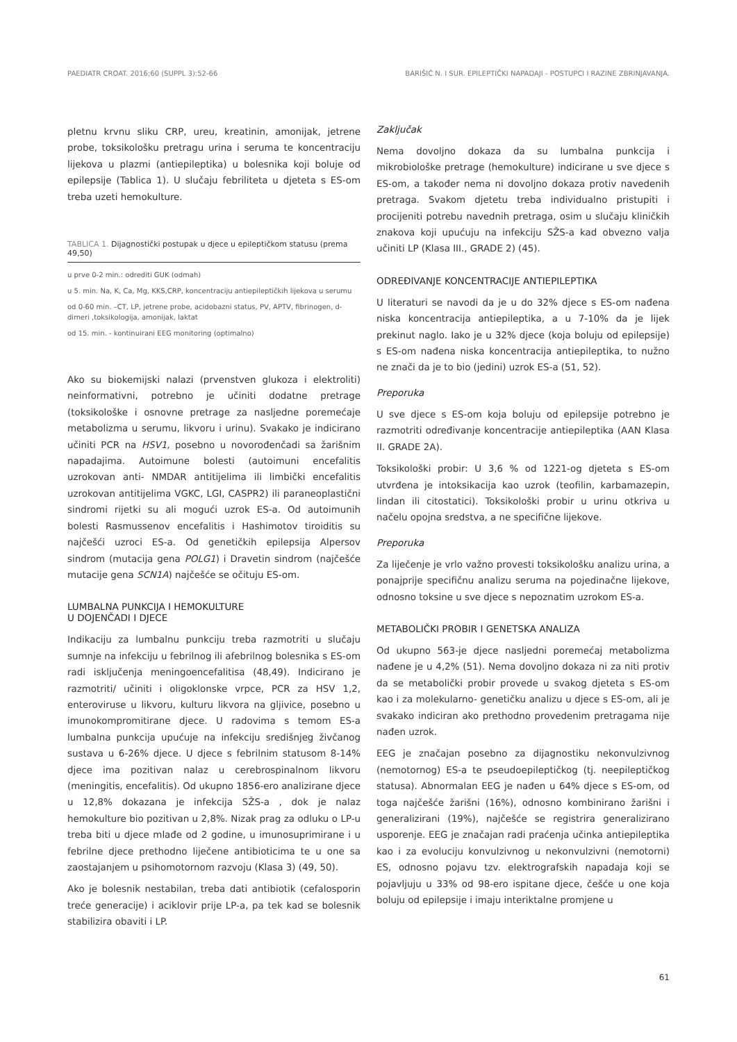PAEDIATR CROAT. 2016;60 (SUPPL 3):52-66 BARIŠIĆ N. I SUR. EPILEPTIČKI NAPADAJI - POSTUPCI I RAZINE ZBRINJAVANJA.
pletnu krvnu sliku CRP, ureu, kreatinin, amonijak, jetrene probe, toksikološku pretragu urina i seruma te koncentraciju lijekova u plazmi (antiepileptika) u bolesnika koji boluje od epilepsije (Tablica 1). U slučaju febriliteta u djeteta s ES-om treba uzeti hemokulture.
TABLICA 1. Dijagnostički postupak u djece u epileptičkom statusu (prema 49,50)
| u prve 0-2 min.: odrediti GUK (odmah) |
| u 5. min. Na, K, Ca, Mg, KKS,CRP, koncentraciju antiepileptičkih lijekova u serumu |
| od 0-60 min. –CT, LP, jetrene probe, acidobazni status, PV, APTV, fibrinogen, d- dimeri ,toksikologija, amonijak, laktat |
| od 15. min. - kontinuirani EEG monitoring (optimalno) |
Ako su biokemijski nalazi (prvenstven glukoza i elektroliti) neinformativni, potrebno je učiniti dodatne pretrage (toksikološke i osnovne pretrage za nasljedne poremećaje metabolizma u serumu, likvoru i urinu). Svakako je indicirano učiniti PCR na HSV1, posebno u novorođenčadi sa žarišnim napadajima. Autoimune bolesti (autoimuni encefalitis uzrokovan anti- NMDAR antitijelima ili limbički encefalitis uzrokovan antitijelima VGKC, LGI, CASPR2) ili paraneoplastični sindromi rijetki su ali mogući uzrok ES-a. Od autoimunih bolesti Rasmussenov encefalitis i Hashimotov tiroiditis su najčešći uzroci ES-a. Od genetičkih epilepsija Alpersov sindrom (mutacija gena POLG1) i Dravetin sindrom (najčešće mutacije gena SCN1A) najčešće se očituju ES-om.
LUMBALNA PUNKCIJA I HEMOKULTURE
U DOJENČADI I DJECE
Indikaciju za lumbalnu punkciju treba razmotriti u slučaju sumnje na infekciju u febrilnog ili afebrilnog bolesnika s ES-om radi isključenja meningoencefalitisa (48,49). Indicirano je razmotriti/ učiniti i oligoklonske vrpce, PCR za HSV 1,2, enteroviruse u likvoru, kulturu likvora na gljivice, posebno u imunokompromitirane djece. U radovima s temom ES-a lumbalna punkcija upućuje na infekciju središnjeg živčanog sustava u 6-26% djece. U djece s febrilnim statusom 8-14% djece ima pozitivan nalaz u cerebrospinalnom likvoru (meningitis, encefalitis). Od ukupno 1856-ero analizirane djece u 12,8% dokazana je infekcija SŽS-a , dok je nalaz hemokulture bio pozitivan u 2,8%. Nizak prag za odluku o LP-u treba biti u djece mlađe od 2 godine, u imunosuprimirane i u febrilne djece prethodno liječene antibioticima te u one sa zaostajanjem u psihomotornom razvoju (Klasa 3) (49, 50).
Ako je bolesnik nestabilan, treba dati antibiotik (cefalosporin treće generacije) i aciklovir prije LP-a, pa tek kad se bolesnik stabilizira obaviti i LP.
Zaključak
Nema dovoljno dokaza da su lumbalna punkcija i mikrobiološke pretrage (hemokulture) indicirane u sve djece s ES-om, a također nema ni dovoljno dokaza protiv navedenih pretraga. Svakom djetetu treba individualno pristupiti i procijeniti potrebu navednih pretraga, osim u slučaju kliničkih znakova koji upućuju na infekciju SŽS-a kad obvezno valja učiniti LP (Klasa III., GRADE 2) (45).
ODREĐIVANJE KONCENTRACIJE ANTIEPILEPTIKA
U literaturi se navodi da je u do 32% djece s ES-om nađena niska koncentracija antiepileptika, a u 7-10% da je lijek prekinut naglo. Iako je u 32% djece (koja boluju od epilepsije) s ES-om nađena niska koncentracija antiepileptika, to nužno ne znači da je to bio (jedini) uzrok ES-a (51, 52).
Preporuka
U sve djece s ES-om koja boluju od epilepsije potrebno je razmotriti određivanje koncentracije antiepileptika (AAN Klasa II. GRADE 2A).
Toksikološki probir: U 3,6 % od 1221-og djeteta s ES-om utvrđena je intoksikacija kao uzrok (teofilin, karbamazepin, lindan ili citostatici). Toksikološki probir u urinu otkriva u načelu opojna sredstva, a ne specifične lijekove.
Preporuka
Za liječenje je vrlo važno provesti toksikološku analizu urina, a ponajprije specifičnu analizu seruma na pojedinačne lijekove, odnosno toksine u sve djece s nepoznatim uzrokom ES-a.
METABOLIČKI PROBIR I GENETSKA ANALIZA
Od ukupno 563-je djece nasljedni poremećaj metabolizma nađene je u 4,2% (51). Nema dovoljno dokaza ni za niti protiv da se metabolički probir provede u svakog djeteta s ES-om kao i za molekularno- genetičku analizu u djece s ES-om, ali je svakako indiciran ako prethodno provedenim pretragama nije nađen uzrok.
EEG je značajan posebno za dijagnostiku nekonvulzivnog (nemotornog) ES-a te pseudoepileptičkog (tj. neepileptičkog statusa). Abnormalan EEG je nađen u 64% djece s ES-om, od toga najčešće žarišni (16%), odnosno kombinirano žarišni i generalizirani (19%), najčešće se registrira generalizirano usporenje. EEG je značajan radi praćenja učinka antiepileptika kao i za evoluciju konvulzivnog u nekonvulzivni (nemotorni) ES, odnosno pojavu tzv. elektrografskih napadaja koji se pojavljuju u 33% od 98-ero ispitane djece, češće u one koja boluju od epilepsije i imaju interiktalne promjene u
61